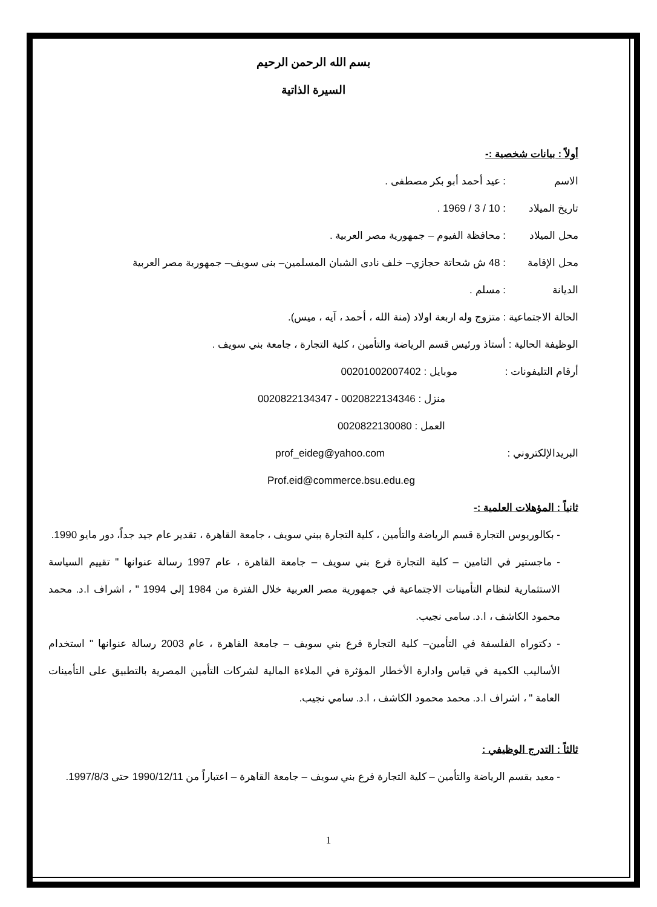بسم الله الرحمن الرحيم
السيرة الذاتية
أولاً : بيانات شخصية :-
الاسم: عيد أحمد أبو بكر مصطفى .
تاريخ الميلاد: 10 / 3 / 1969 .
محل الميلاد: محافظة الفيوم – جمهورية مصر العربية .
محل الإقامة: 48 ش شحاتة حجازي– خلف نادى الشبان المسلمين– بنى سويف– جمهورية مصر العربية
الديانة: مسلم .
الحالة الاجتماعية : متزوج وله اربعة اولاد (منة الله ، أحمد ، آيه ، ميس).
الوظيفة الحالية : أستاذ ورئيس قسم الرياضة والتأمين ، كلية التجارة ، جامعة بني سويف .
أرقام التليفونات : موبايل : 00201002007402
منزل : 0020822134346 - 0020822134347
العمل : 0020822130080
البريدالإلكتروني : prof_eideg@yahoo.com
Prof.eid@commerce.bsu.edu.eg
ثانياً : المؤهلات العلمية :-
- بكالوريوس التجارة قسم الرياضة والتأمين ، كلية التجارة ببني سويف ، جامعة القاهرة ، تقدير عام جيد جداً، دور مايو 1990.
- ماجستير في التامين – كلية التجارة فرع بني سويف – جامعة القاهرة ، عام 1997 رسالة عنوانها " تقييم السياسة الاستثمارية لنظام التأمينات الاجتماعية في جمهورية مصر العربية خلال الفترة من 1984 إلى 1994 " ، اشراف ا.د. محمد محمود الكاشف ، ا.د. سامى نجيب.
- دكتوراه الفلسفة في التأمين– كلية التجارة فرع بني سويف – جامعة القاهرة ، عام 2003 رسالة عنوانها " استخدام الأساليب الكمية في قياس وادارة الأخطار المؤثرة في الملاءة المالية لشركات التأمين المصرية بالتطبيق على التأمينات العامة " ، اشراف ا.د. محمد محمود الكاشف ، ا.د. سامي نجيب.
ثالثاً : التدرج الوظيفي :
- معيد بقسم الرياضة والتأمين – كلية التجارة فرع بني سويف – جامعة القاهرة – اعتباراً من 1990/12/11 حتى 1997/8/3.
1